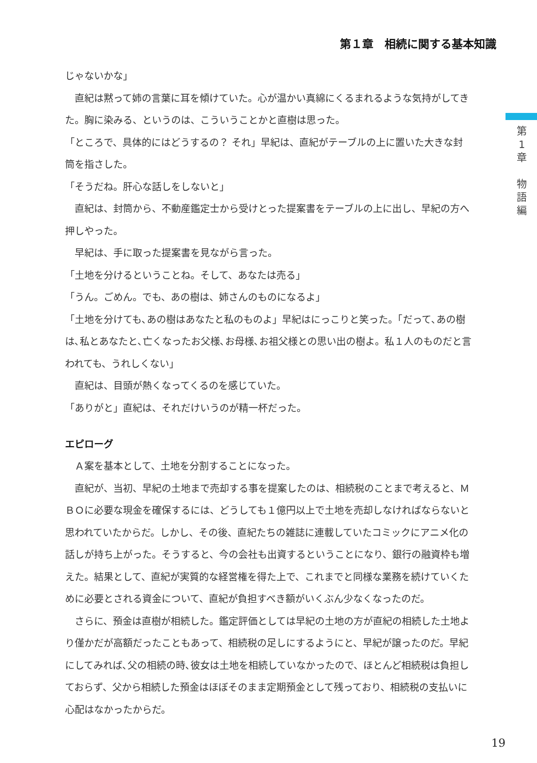第１章　相続に関する基本知識
第
1
章
物
語
編
じゃないかな」
　直紀は黙って姉の言葉に耳を傾けていた。心が温かい真綿にくるまれるような気持がしてきた。胸に染みる、というのは、こういうことかと直樹は思った。
「ところで、具体的にはどうするの？ それ」早紀は、直紀がテーブルの上に置いた大きな封筒を指さした。
「そうだね。肝心な話しをしないと」
　直紀は、封筒から、不動産鑑定士から受けとった提案書をテーブルの上に出し、早紀の方へ押しやった。
　早紀は、手に取った提案書を見ながら言った。
「土地を分けるということね。そして、あなたは売る」
「うん。ごめん。でも、あの樹は、姉さんのものになるよ」
「土地を分けても､あの樹はあなたと私のものよ」早紀はにっこりと笑った。「だって､あの樹は､私とあなたと､亡くなったお父様､お母様､お祖父様との思い出の樹よ。私１人のものだと言われても、うれしくない」
　直紀は、目頭が熱くなってくるのを感じていた。
「ありがと」直紀は、それだけいうのが精一杯だった。
エピローグ
　Ａ案を基本として、土地を分割することになった。
　直紀が、当初、早紀の土地まで売却する事を提案したのは、相続税のことまで考えると、ＭＢＯに必要な現金を確保するには、どうしても１億円以上で土地を売却しなければならないと思われていたからだ。しかし、その後、直紀たちの雑誌に連載していたコミックにアニメ化の話しが持ち上がった。そうすると、今の会社も出資するということになり、銀行の融資枠も増えた。結果として、直紀が実質的な経営権を得た上で、これまでと同様な業務を続けていくために必要とされる資金について、直紀が負担すべき額がいくぶん少なくなったのだ。
　さらに、預金は直樹が相続した。鑑定評価としては早紀の土地の方が直紀の相続した土地より僅かだが高額だったこともあって、相続税の足しにするようにと、早紀が譲ったのだ。早紀にしてみれば､父の相続の時､彼女は土地を相続していなかったので、ほとんど相続税は負担しておらず、父から相続した預金はほぼそのまま定期預金として残っており、相続税の支払いに心配はなかったからだ。
19